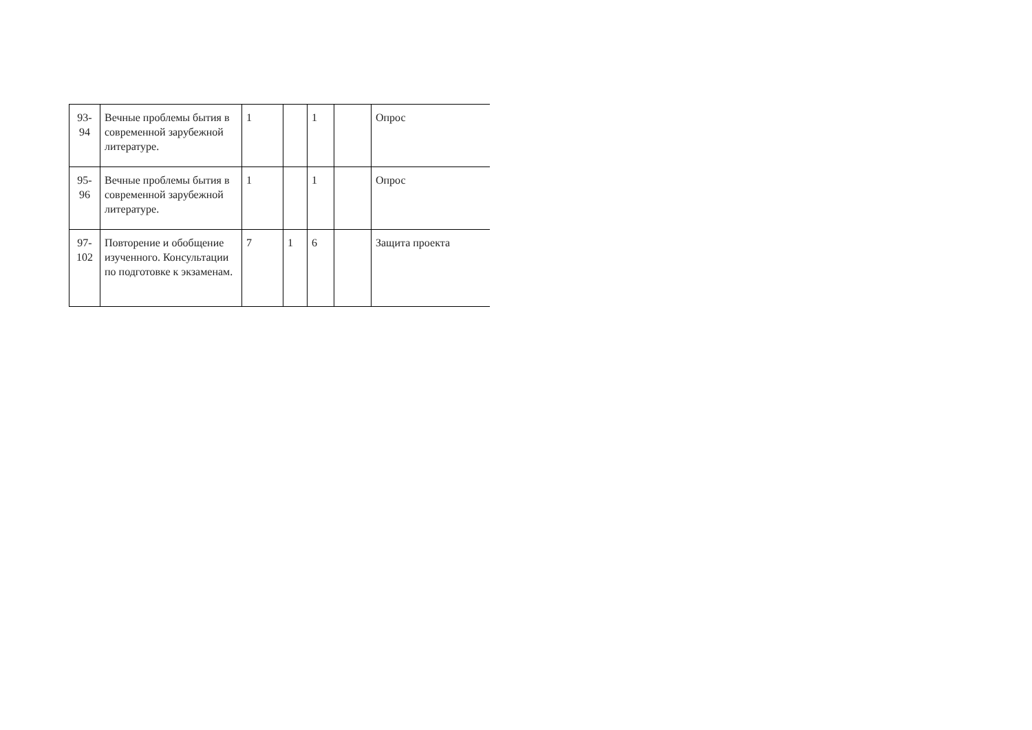| 93- 94 | Вечные проблемы бытия в современной зарубежной литературе. | 1 | | 1 | | Опрос |
| 95- 96 | Вечные проблемы бытия в современной зарубежной литературе. | 1 | | 1 | | Опрос |
| 97- 102 | Повторение и обобщение изученного. Консультации по подготовке к экзаменам. | 7 | 1 | 6 | | Защита проекта |